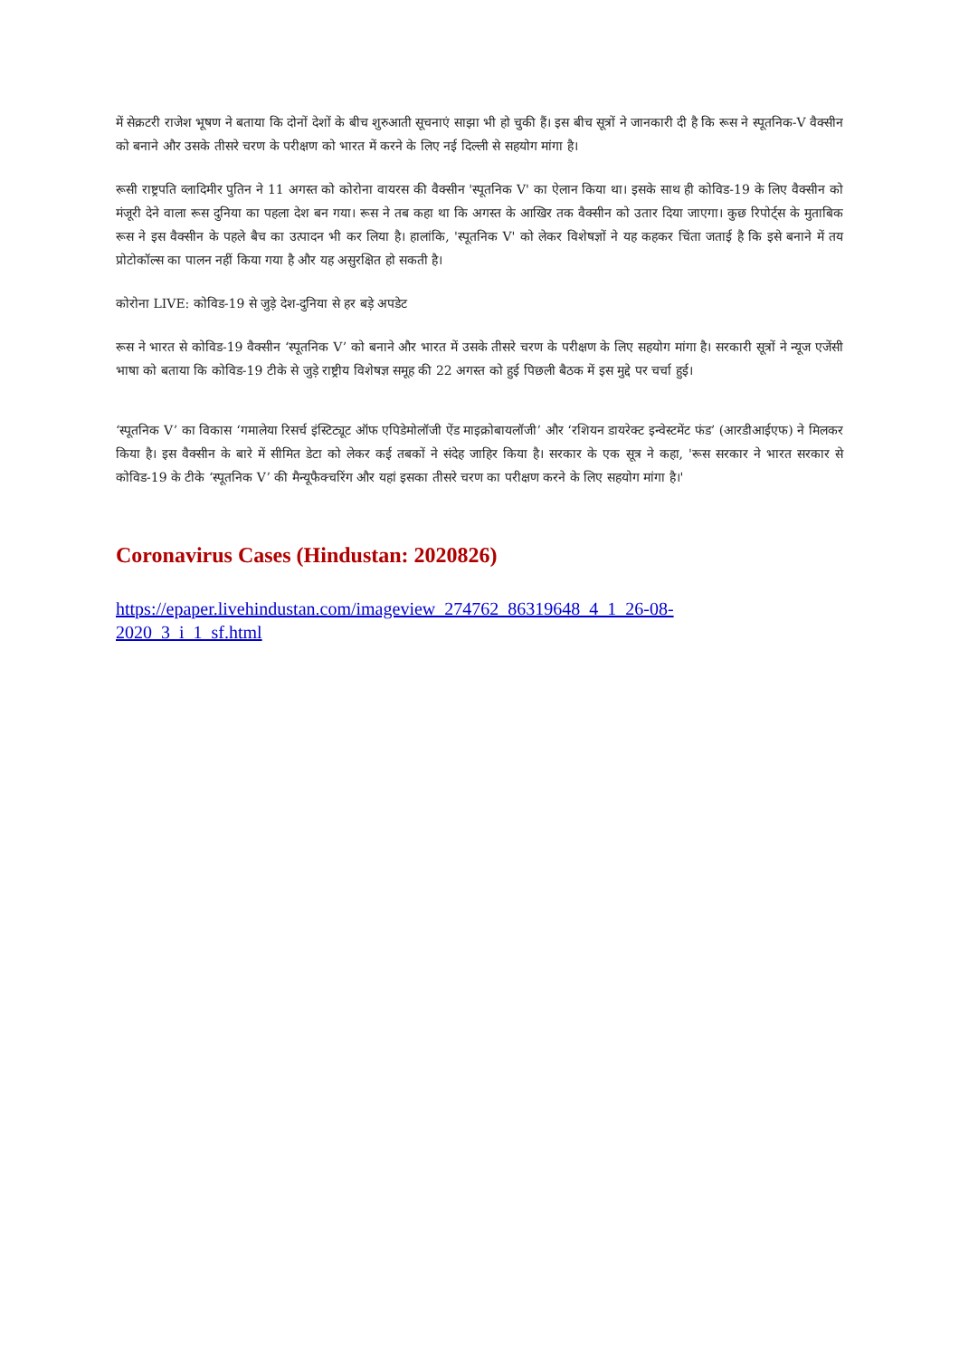में सेक्रटरी राजेश भूषण ने बताया कि दोनों देशों के बीच शुरुआती सूचनाएं साझा भी हो चुकी हैं। इस बीच सूत्रों ने जानकारी दी है कि रूस ने स्पूतनिक-V वैक्सीन को बनाने और उसके तीसरे चरण के परीक्षण को भारत में करने के लिए नई दिल्ली से सहयोग मांगा है।
रूसी राष्ट्रपति व्लादिमीर पुतिन ने 11 अगस्त को कोरोना वायरस की वैक्सीन 'स्पूतनिक V' का ऐलान किया था। इसके साथ ही कोविड-19 के लिए वैक्सीन को मंजूरी देने वाला रूस दुनिया का पहला देश बन गया। रूस ने तब कहा था कि अगस्त के आखिर तक वैक्सीन को उतार दिया जाएगा। कुछ रिपोर्ट्स के मुताबिक रूस ने इस वैक्सीन के पहले बैच का उत्पादन भी कर लिया है। हालांकि, 'स्पूतनिक V' को लेकर विशेषज्ञों ने यह कहकर चिंता जताई है कि इसे बनाने में तय प्रोटोकॉल्स का पालन नहीं किया गया है और यह असुरक्षित हो सकती है।
कोरोना LIVE: कोविड-19 से जुड़े देश-दुनिया से हर बड़े अपडेट
रूस ने भारत से कोविड-19 वैक्सीन ‘स्पूतनिक V’ को बनाने और भारत में उसके तीसरे चरण के परीक्षण के लिए सहयोग मांगा है। सरकारी सूत्रों ने न्यूज एजेंसी भाषा को बताया कि कोविड-19 टीके से जुड़े राष्ट्रीय विशेषज्ञ समूह की 22 अगस्त को हुई पिछली बैठक में इस मुद्दे पर चर्चा हुई।
‘स्पूतनिक V’ का विकास ‘गमालेया रिसर्च इंस्टिट्यूट ऑफ एपिडेमोलॉजी ऐंड माइक्रोबायलॉजी’ और ‘रशियन डायरेक्ट इन्वेस्टमेंट फंड’ (आरडीआईएफ) ने मिलकर किया है। इस वैक्सीन के बारे में सीमित डेटा को लेकर कई तबकों ने संदेह जाहिर किया है। सरकार के एक सूत्र ने कहा, 'रूस सरकार ने भारत सरकार से कोविड-19 के टीके ‘स्पूतनिक V’ की मैन्यूफैक्चरिंग और यहां इसका तीसरे चरण का परीक्षण करने के लिए सहयोग मांगा है।'
Coronavirus Cases (Hindustan: 2020826)
https://epaper.livehindustan.com/imageview_274762_86319648_4_1_26-08-
2020_3_i_1_sf.html